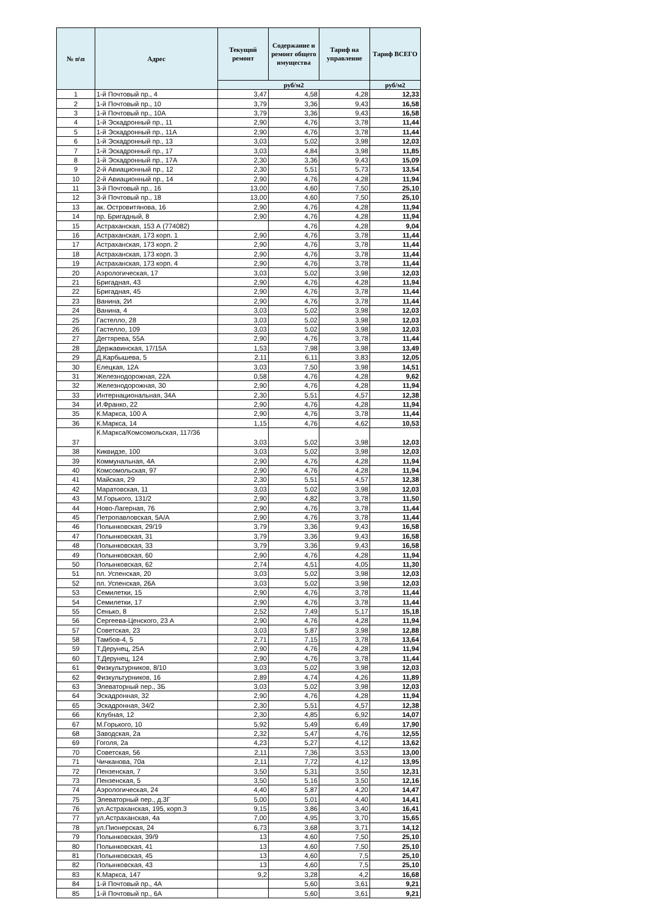| № п\п | Адрес | Текущий ремонт | Содержание и ремонт общего имущества | Тариф на управление | Тариф ВСЕГО |
| --- | --- | --- | --- | --- | --- |
| | | руб/м2 | | | руб/м2 |
| 1 | 1-й Почтовый пр., 4 | 3,47 | 4,58 | 4,28 | 12,33 |
| 2 | 1-й Почтовый пр., 10 | 3,79 | 3,36 | 9,43 | 16,58 |
| 3 | 1-й Почтовый пр., 10А | 3,79 | 3,36 | 9,43 | 16,58 |
| 4 | 1-й Эскадронный пр., 11 | 2,90 | 4,76 | 3,78 | 11,44 |
| 5 | 1-й Эскадронный пр., 11А | 2,90 | 4,76 | 3,78 | 11,44 |
| 6 | 1-й Эскадронный пр., 13 | 3,03 | 5,02 | 3,98 | 12,03 |
| 7 | 1-й Эскадронный пр., 17 | 3,03 | 4,84 | 3,98 | 11,85 |
| 8 | 1-й Эскадронный пр., 17А | 2,30 | 3,36 | 9,43 | 15,09 |
| 9 | 2-й Авиационный пр., 12 | 2,30 | 5,51 | 5,73 | 13,54 |
| 10 | 2-й Авиационный пр., 14 | 2,90 | 4,76 | 4,28 | 11,94 |
| 11 | 3-й Почтовый пр., 16 | 13,00 | 4,60 | 7,50 | 25,10 |
| 12 | 3-й Почтовый пр., 18 | 13,00 | 4,60 | 7,50 | 25,10 |
| 13 | ак. Островитянова, 16 | 2,90 | 4,76 | 4,28 | 11,94 |
| 14 | пр. Бригадный, 8 | 2,90 | 4,76 | 4,28 | 11,94 |
| 15 | Астраханская, 153 А (774082) | | 4,76 | 4,28 | 9,04 |
| 16 | Астраханская, 173 корп. 1 | 2,90 | 4,76 | 3,78 | 11,44 |
| 17 | Астраханская, 173 корп. 2 | 2,90 | 4,76 | 3,78 | 11,44 |
| 18 | Астраханская, 173 корп. 3 | 2,90 | 4,76 | 3,78 | 11,44 |
| 19 | Астраханская, 173 корп. 4 | 2,90 | 4,76 | 3,78 | 11,44 |
| 20 | Аэрологическая, 17 | 3,03 | 5,02 | 3,98 | 12,03 |
| 21 | Бригадная, 43 | 2,90 | 4,76 | 4,28 | 11,94 |
| 22 | Бригадная, 45 | 2,90 | 4,76 | 3,78 | 11,44 |
| 23 | Ванина, 2И | 2,90 | 4,76 | 3,78 | 11,44 |
| 24 | Ванина, 4 | 3,03 | 5,02 | 3,98 | 12,03 |
| 25 | Гастелло, 28 | 3,03 | 5,02 | 3,98 | 12,03 |
| 26 | Гастелло, 109 | 3,03 | 5,02 | 3,98 | 12,03 |
| 27 | Дегтярева, 55А | 2,90 | 4,76 | 3,78 | 11,44 |
| 28 | Державинская, 17/15А | 1,53 | 7,98 | 3,98 | 13,49 |
| 29 | Д.Карбышева, 5 | 2,11 | 6,11 | 3,83 | 12,05 |
| 30 | Елецкая, 12А | 3,03 | 7,50 | 3,98 | 14,51 |
| 31 | Железнодорожная, 22А | 0,58 | 4,76 | 4,28 | 9,62 |
| 32 | Железнодорожная, 30 | 2,90 | 4,76 | 4,28 | 11,94 |
| 33 | Интернациональная, 34А | 2,30 | 5,51 | 4,57 | 12,38 |
| 34 | И.Франко, 22 | 2,90 | 4,76 | 4,28 | 11,94 |
| 35 | К.Маркса, 100 А | 2,90 | 4,76 | 3,78 | 11,44 |
| 36 | К.Маркса, 14 | 1,15 | 4,76 | 4,62 | 10,53 |
| 37 | К.Маркса/Комсомольская, 117/36 | 3,03 | 5,02 | 3,98 | 12,03 |
| 38 | Киквидзе, 100 | 3,03 | 5,02 | 3,98 | 12,03 |
| 39 | Коммунальная, 4А | 2,90 | 4,76 | 4,28 | 11,94 |
| 40 | Комсомольская, 97 | 2,90 | 4,76 | 4,28 | 11,94 |
| 41 | Майская, 29 | 2,30 | 5,51 | 4,57 | 12,38 |
| 42 | Маратовская, 11 | 3,03 | 5,02 | 3,98 | 12,03 |
| 43 | М.Горького, 131/2 | 2,90 | 4,82 | 3,78 | 11,50 |
| 44 | Ново-Лагерная, 76 | 2,90 | 4,76 | 3,78 | 11,44 |
| 45 | Петропавловская, 5А/А | 2,90 | 4,76 | 3,78 | 11,44 |
| 46 | Полынковская, 29/19 | 3,79 | 3,36 | 9,43 | 16,58 |
| 47 | Полынковская, 31 | 3,79 | 3,36 | 9,43 | 16,58 |
| 48 | Полынковская, 33 | 3,79 | 3,36 | 9,43 | 16,58 |
| 49 | Полынковская, 60 | 2,90 | 4,76 | 4,28 | 11,94 |
| 50 | Полынковская, 62 | 2,74 | 4,51 | 4,05 | 11,30 |
| 51 | пл. Успенская, 20 | 3,03 | 5,02 | 3,98 | 12,03 |
| 52 | пл. Успенская, 26А | 3,03 | 5,02 | 3,98 | 12,03 |
| 53 | Семилетки, 15 | 2,90 | 4,76 | 3,78 | 11,44 |
| 54 | Семилетки, 17 | 2,90 | 4,76 | 3,78 | 11,44 |
| 55 | Сенько, 8 | 2,52 | 7,49 | 5,17 | 15,18 |
| 56 | Сергеева-Ценского, 23 А | 2,90 | 4,76 | 4,28 | 11,94 |
| 57 | Советская, 23 | 3,03 | 5,87 | 3,98 | 12,88 |
| 58 | Тамбов-4, 5 | 2,71 | 7,15 | 3,78 | 13,64 |
| 59 | Т.Дерунец, 25А | 2,90 | 4,76 | 4,28 | 11,94 |
| 60 | Т.Дерунец, 124 | 2,90 | 4,76 | 3,78 | 11,44 |
| 61 | Физкультурников, 8/10 | 3,03 | 5,02 | 3,98 | 12,03 |
| 62 | Физкультурников, 16 | 2,89 | 4,74 | 4,26 | 11,89 |
| 63 | Элеваторный пер., 3Б | 3,03 | 5,02 | 3,98 | 12,03 |
| 64 | Эскадронная, 32 | 2,90 | 4,76 | 4,28 | 11,94 |
| 65 | Эскадронная, 34/2 | 2,30 | 5,51 | 4,57 | 12,38 |
| 66 | Клубная, 12 | 2,30 | 4,85 | 6,92 | 14,07 |
| 67 | М.Горького, 10 | 5,92 | 5,49 | 6,49 | 17,90 |
| 68 | Заводская, 2а | 2,32 | 5,47 | 4,76 | 12,55 |
| 69 | Гоголя, 2а | 4,23 | 5,27 | 4,12 | 13,62 |
| 70 | Советская, 56 | 2,11 | 7,36 | 3,53 | 13,00 |
| 71 | Чичканова, 70а | 2,11 | 7,72 | 4,12 | 13,95 |
| 72 | Пензенская, 7 | 3,50 | 5,31 | 3,50 | 12,31 |
| 73 | Пензенская, 5 | 3,50 | 5,16 | 3,50 | 12,16 |
| 74 | Аэрологическая, 24 | 4,40 | 5,87 | 4,20 | 14,47 |
| 75 | Элеваторный пер., д.3Г | 5,00 | 5,01 | 4,40 | 14,41 |
| 76 | ул.Астраханская, 195, корп.3 | 9,15 | 3,86 | 3,40 | 16,41 |
| 77 | ул.Астраханская, 4а | 7,00 | 4,95 | 3,70 | 15,65 |
| 78 | ул.Пионерская, 24 | 6,73 | 3,68 | 3,71 | 14,12 |
| 79 | Полынковская, 39/9 | 13 | 4,60 | 7,50 | 25,10 |
| 80 | Полынковская, 41 | 13 | 4,60 | 7,50 | 25,10 |
| 81 | Полынковская, 45 | 13 | 4,60 | 7,5 | 25,10 |
| 82 | Полынковская, 43 | 13 | 4,60 | 7,5 | 25,10 |
| 83 | К.Маркса, 147 | 9,2 | 3,28 | 4,2 | 16,68 |
| 84 | 1-й Почтовый пр., 4А | | 5,60 | 3,61 | 9,21 |
| 85 | 1-й Почтовый пр., 6А | | 5,60 | 3,61 | 9,21 |